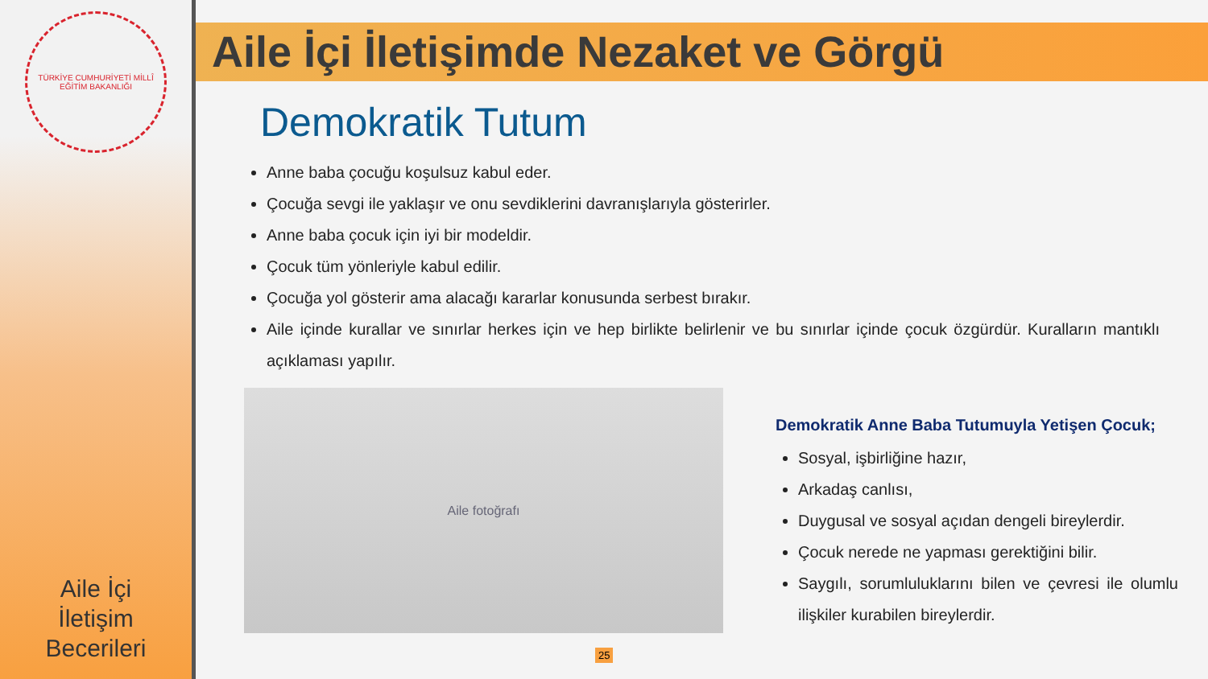TÜRKİYE CUMHURİYETİ MİLLÎ EĞİTİM BAKANLIĞI
Aile İçi
İletişim
Becerileri
Aile İçi İletişimde Nezaket ve Görgü
Demokratik Tutum
Anne baba çocuğu koşulsuz kabul eder.
Çocuğa sevgi ile yaklaşır ve onu sevdiklerini davranışlarıyla gösterirler.
Anne baba çocuk için iyi bir modeldir.
Çocuk tüm yönleriyle kabul edilir.
Çocuğa yol gösterir ama alacağı kararlar konusunda serbest bırakır.
Aile içinde kurallar ve sınırlar herkes için ve hep birlikte belirlenir ve bu sınırlar içinde çocuk özgürdür. Kuralların mantıklı açıklaması yapılır.
Aile fotoğrafı
Demokratik Anne Baba Tutumuyla Yetişen Çocuk;
Sosyal, işbirliğine hazır,
Arkadaş canlısı,
Duygusal ve sosyal açıdan dengeli bireylerdir.
Çocuk nerede ne yapması gerektiğini bilir.
Saygılı, sorumluluklarını bilen ve çevresi ile olumlu ilişkiler kurabilen bireylerdir.
25